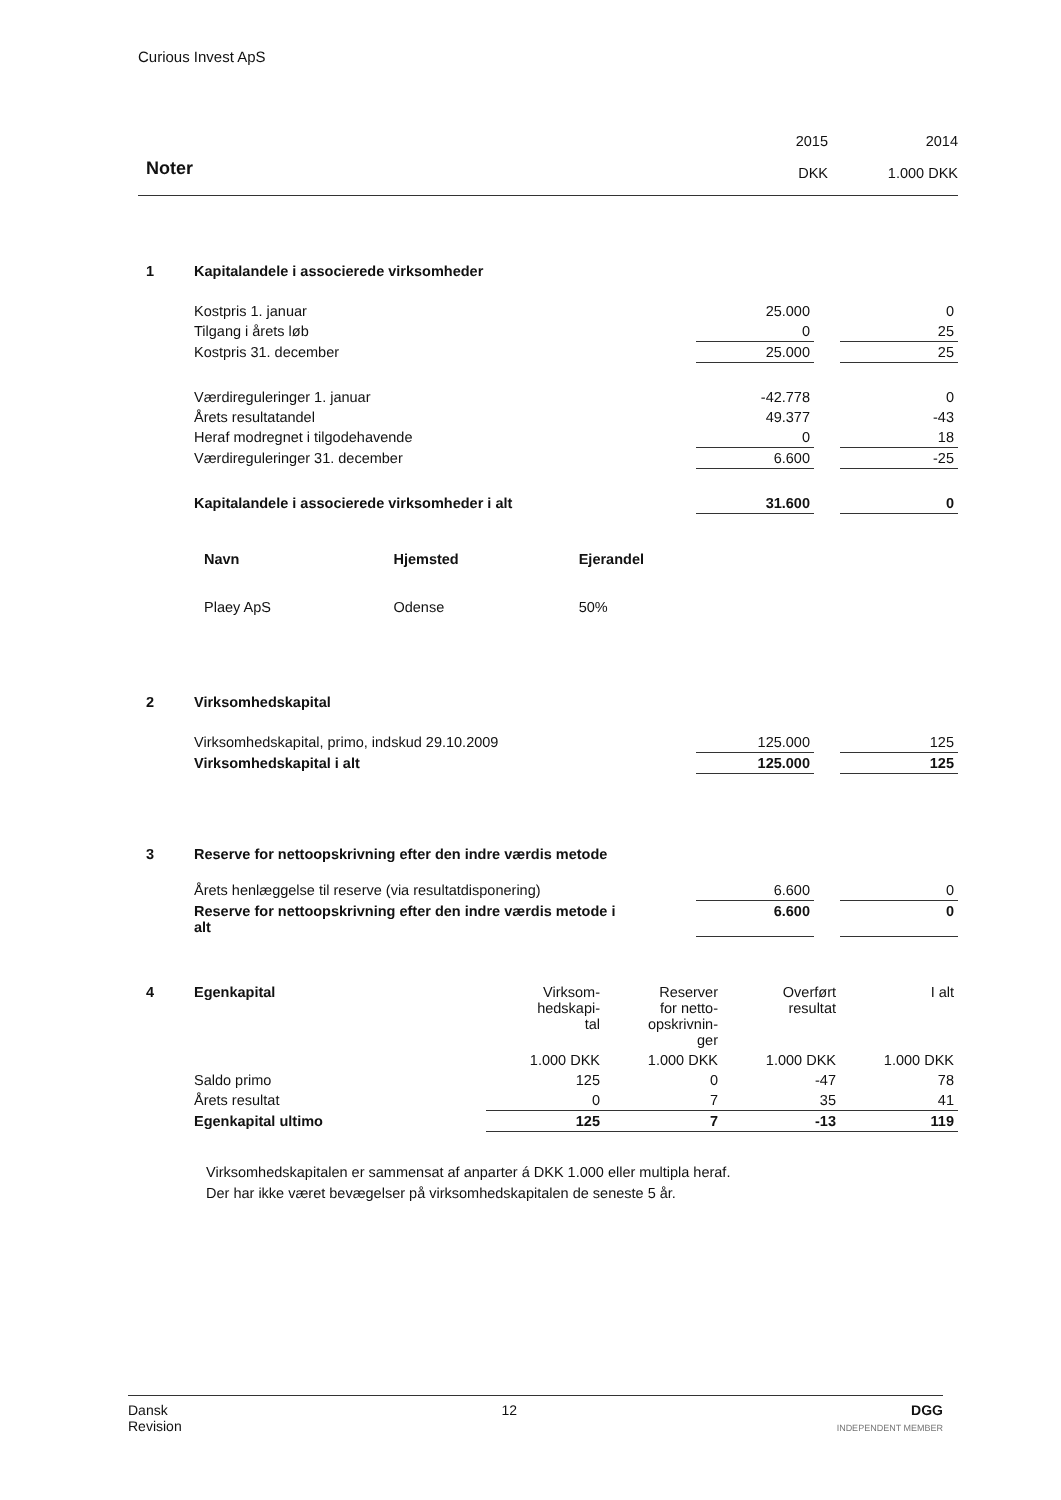Curious Invest ApS
Noter
2015
DKK
2014
1.000 DKK
| 1 | Kapitalandele i associerede virksomheder | | | |
| | Kostpris 1. januar | 25.000 | | 0 |
| | Tilgang i årets løb | 0 | | 25 |
| | Kostpris 31. december | 25.000 | | 25 |
| | Værdireguleringer 1. januar | -42.778 | | 0 |
| | Årets resultatandel | 49.377 | | -43 |
| | Heraf modregnet i tilgodehavende | 0 | | 18 |
| | Værdireguleringer 31. december | 6.600 | | -25 |
| | Kapitalandele i associerede virksomheder i alt | 31.600 | | 0 |
| Navn | Hjemsted | Ejerandel |
| --- | --- | --- |
| Plaey ApS | Odense | 50% |
| 2 | Virksomhedskapital | | | |
| | Virksomhedskapital, primo, indskud 29.10.2009 | 125.000 | | 125 |
| | Virksomhedskapital i alt | 125.000 | | 125 |
| 3 | Reserve for nettoopskrivning efter den indre værdis metode | | | |
| | Årets henlæggelse til reserve (via resultatdisponering) | 6.600 | | 0 |
| | Reserve for nettoopskrivning efter den indre værdis metode i alt | 6.600 | | 0 |
| 4 | Egenkapital | Virksom- hedskapi- tal | Reserver for netto- opskrivnin- ger | Overført resultat | I alt |
| | | 1.000 DKK | 1.000 DKK | 1.000 DKK | 1.000 DKK |
| | Saldo primo | 125 | 0 | -47 | 78 |
| | Årets resultat | 0 | 7 | 35 | 41 |
| | Egenkapital ultimo | 125 | 7 | -13 | 119 |
Virksomhedskapitalen er sammensat af anparter á DKK 1.000 eller multipla heraf.
Der har ikke været bevægelser på virksomhedskapitalen de seneste 5 år.
Dansk
Revision
12 DGG
INDEPENDENT MEMBER